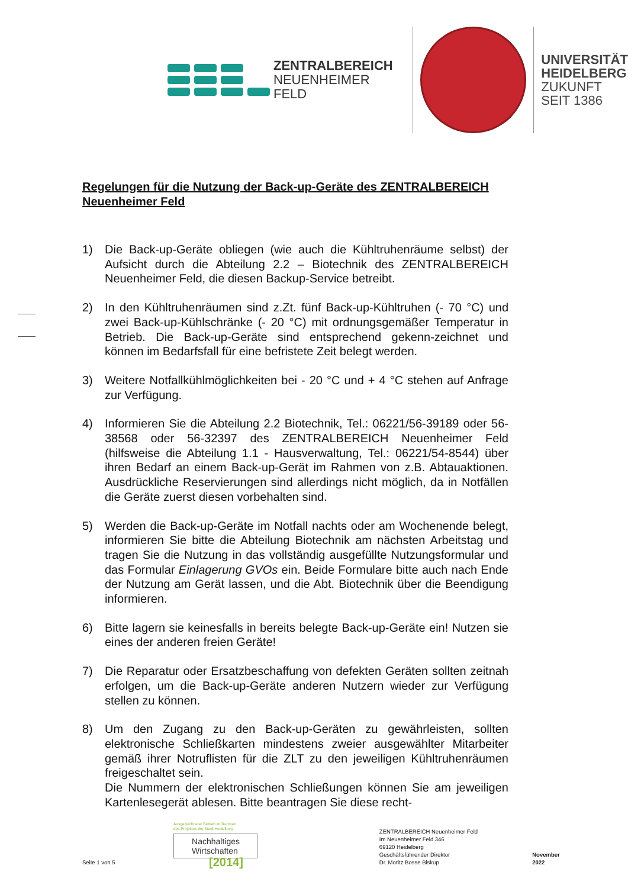ZENTRALBEREICH
NEUENHEIMER FELD
UNIVERSITÄT
HEIDELBERG
ZUKUNFT
SEIT 1386
Regelungen für die Nutzung der Back-up-Geräte des ZENTRALBEREICH Neuenheimer Feld
1) Die Back-up-Geräte obliegen (wie auch die Kühltruhenräume selbst) der Aufsicht durch die Abteilung 2.2 – Biotechnik des ZENTRALBEREICH Neuenheimer Feld, die diesen Backup-Service betreibt.
2) In den Kühltruhenräumen sind z.Zt. fünf Back-up-Kühltruhen (- 70 °C) und zwei Back-up-Kühlschränke (- 20 °C) mit ordnungsgemäßer Temperatur in Betrieb. Die Back-up-Geräte sind entsprechend gekenn-zeichnet und können im Bedarfsfall für eine befristete Zeit belegt werden.
3) Weitere Notfallkühlmöglichkeiten bei - 20 °C und + 4 °C stehen auf Anfrage zur Verfügung.
4) Informieren Sie die Abteilung 2.2 Biotechnik, Tel.: 06221/56-39189 oder 56-38568 oder 56-32397 des ZENTRALBEREICH Neuenheimer Feld (hilfsweise die Abteilung 1.1 - Hausverwaltung, Tel.: 06221/54-8544) über ihren Bedarf an einem Back-up-Gerät im Rahmen von z.B. Abtauaktionen. Ausdrückliche Reservierungen sind allerdings nicht möglich, da in Notfällen die Geräte zuerst diesen vorbehalten sind.
5) Werden die Back-up-Geräte im Notfall nachts oder am Wochenende belegt, informieren Sie bitte die Abteilung Biotechnik am nächsten Arbeitstag und tragen Sie die Nutzung in das vollständig ausgefüllte Nutzungsformular und das Formular Einlagerung GVOs ein. Beide Formulare bitte auch nach Ende der Nutzung am Gerät lassen, und die Abt. Biotechnik über die Beendigung informieren.
6) Bitte lagern sie keinesfalls in bereits belegte Back-up-Geräte ein! Nutzen sie eines der anderen freien Geräte!
7) Die Reparatur oder Ersatzbeschaffung von defekten Geräten sollten zeitnah erfolgen, um die Back-up-Geräte anderen Nutzern wieder zur Verfügung stellen zu können.
8) Um den Zugang zu den Back-up-Geräten zu gewährleisten, sollten elektronische Schließkarten mindestens zweier ausgewählter Mitarbeiter gemäß ihrer Notruflisten für die ZLT zu den jeweiligen Kühltruhenräumen freigeschaltet sein.
Die Nummern der elektronischen Schließungen können Sie am jeweiligen Kartenlesegerät ablesen. Bitte beantragen Sie diese recht-
Seite 1 von 5
Ausgezeichneter Betrieb im Rahmen
des Projektes der Stadt Heidelberg
Nachhaltiges
Wirtschaften
[2014]
ZENTRALBEREICH Neuenheimer Feld
Im Neuenheimer Feld 346
69120 Heidelberg
Geschäftsführender Direktor
Dr. Moritz Bosse Biskup
November 2022